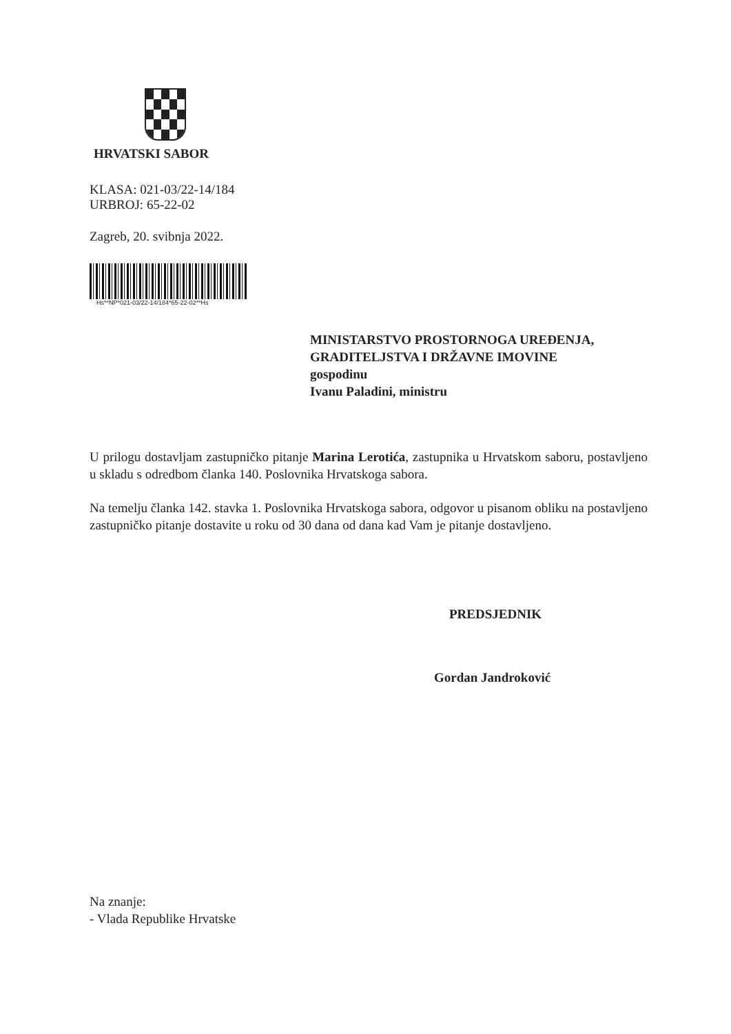HRVATSKI SABOR
KLASA: 021-03/22-14/184
URBROJ: 65-22-02
Zagreb, 20. svibnja 2022.
Hs**NP*021-03/22-14/184*65-22-02**Hs
MINISTARSTVO PROSTORNOGA UREĐENJA,
GRADITELJSTVA I DRŽAVNE IMOVINE
gospodinu
Ivanu Paladini, ministru
U prilogu dostavljam zastupničko pitanje Marina Lerotića, zastupnika u Hrvatskom saboru, postavljeno u skladu s odredbom članka 140. Poslovnika Hrvatskoga sabora.
Na temelju članka 142. stavka 1. Poslovnika Hrvatskoga sabora, odgovor u pisanom obliku na postavljeno zastupničko pitanje dostavite u roku od 30 dana od dana kad Vam je pitanje dostavljeno.
PREDSJEDNIK
Gordan Jandroković
Na znanje:
- Vlada Republike Hrvatske